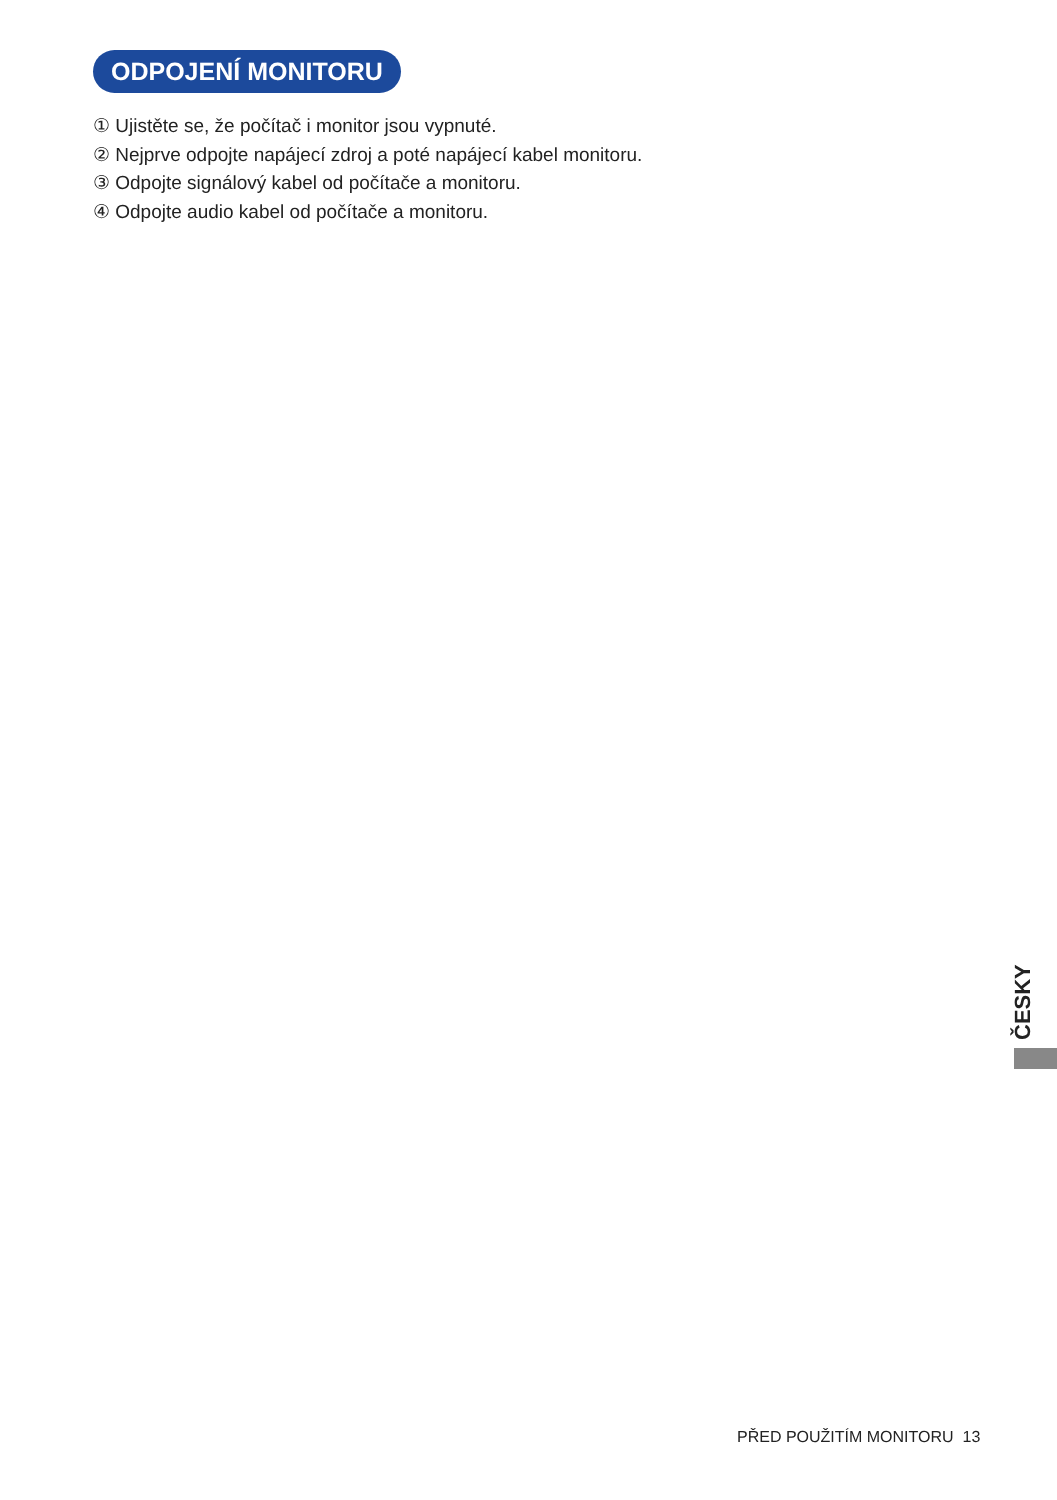ODPOJENÍ MONITORU
① Ujistěte se, že počítač i monitor jsou vypnuté.
② Nejprve odpojte napájecí zdroj a poté napájecí kabel monitoru.
③ Odpojte signálový kabel od počítače a monitoru.
④ Odpojte audio kabel od počítače a monitoru.
ČESKY
PŘED POUŽITÍM MONITORU 13